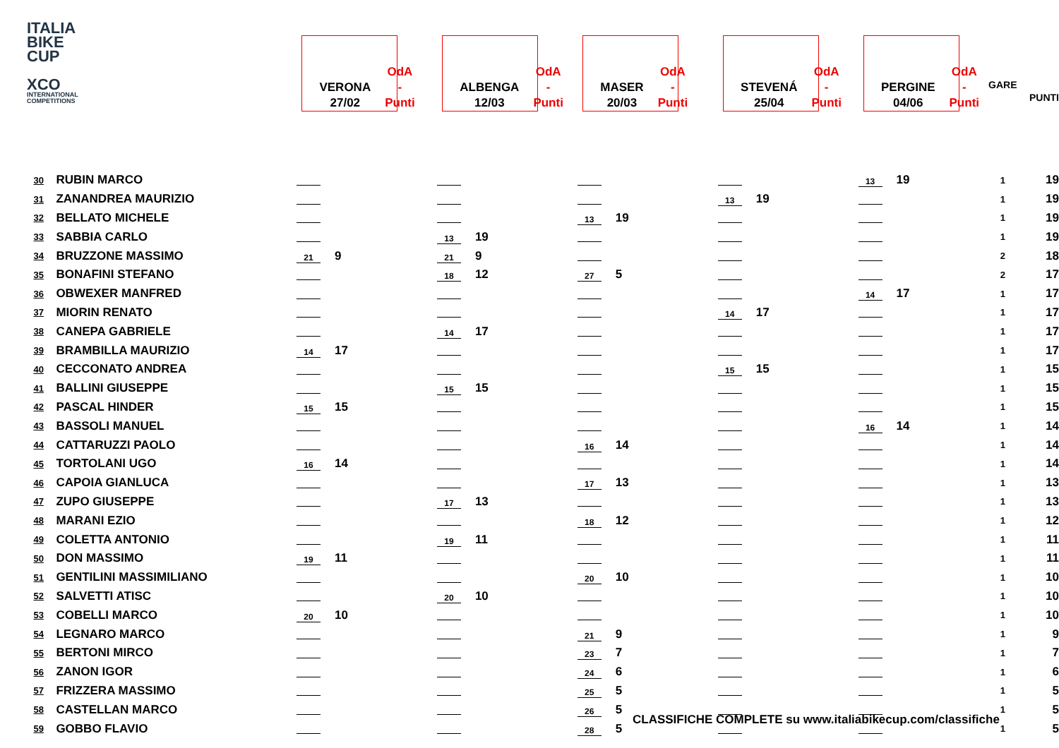ITALIA
BIKE
CUP
XCO
INTERNATIONAL COMPETITIONS
| | | VERONA 27/02 OdA - Punti | ALBENGA 12/03 OdA - Punti | MASER 20/03 OdA - Punti | STEVENÁ 25/04 OdA - Punti | PERGINE 04/06 OdA - Punti | GARE | PUNTI |
| --- | --- | --- | --- | --- | --- | --- | --- | --- |
| 30 | RUBIN MARCO | | | | | 13 19 | 1 | 19 |
| 31 | ZANANDREA MAURIZIO | | | | 13 19 | | 1 | 19 |
| 32 | BELLATO MICHELE | | | 13 19 | | | 1 | 19 |
| 33 | SABBIA CARLO | | 13 19 | | | | 1 | 19 |
| 34 | BRUZZONE MASSIMO | 21 9 | 21 9 | | | | 2 | 18 |
| 35 | BONAFINI STEFANO | | 18 12 | 27 5 | | | 2 | 17 |
| 36 | OBWEXER MANFRED | | | | | 14 17 | 1 | 17 |
| 37 | MIORIN RENATO | | | | 14 17 | | 1 | 17 |
| 38 | CANEPA GABRIELE | | 14 17 | | | | 1 | 17 |
| 39 | BRAMBILLA MAURIZIO | 14 17 | | | | | 1 | 17 |
| 40 | CECCONATO ANDREA | | | | 15 15 | | 1 | 15 |
| 41 | BALLINI GIUSEPPE | | 15 15 | | | | 1 | 15 |
| 42 | PASCAL HINDER | 15 15 | | | | | 1 | 15 |
| 43 | BASSOLI MANUEL | | | | | 16 14 | 1 | 14 |
| 44 | CATTARUZZI PAOLO | | | 16 14 | | | 1 | 14 |
| 45 | TORTOLANI UGO | 16 14 | | | | | 1 | 14 |
| 46 | CAPOIA GIANLUCA | | | 17 13 | | | 1 | 13 |
| 47 | ZUPO GIUSEPPE | | 17 13 | | | | 1 | 13 |
| 48 | MARANI EZIO | | | 18 12 | | | 1 | 12 |
| 49 | COLETTA ANTONIO | | 19 11 | | | | 1 | 11 |
| 50 | DON MASSIMO | 19 11 | | | | | 1 | 11 |
| 51 | GENTILINI MASSIMILIANO | | | 20 10 | | | 1 | 10 |
| 52 | SALVETTI ATISC | | 20 10 | | | | 1 | 10 |
| 53 | COBELLI MARCO | 20 10 | | | | | 1 | 10 |
| 54 | LEGNARO MARCO | | | 21 9 | | | 1 | 9 |
| 55 | BERTONI MIRCO | | | 23 7 | | | 1 | 7 |
| 56 | ZANON IGOR | | | 24 6 | | | 1 | 6 |
| 57 | FRIZZERA MASSIMO | | | 25 5 | | | 1 | 5 |
| 58 | CASTELLAN MARCO | | | 26 5 | | | 1 | 5 |
| 59 | GOBBO FLAVIO | | | 28 5 | | | 1 | 5 |
CLASSIFICHE COMPLETE su www.italiabikecup.com/classifiche